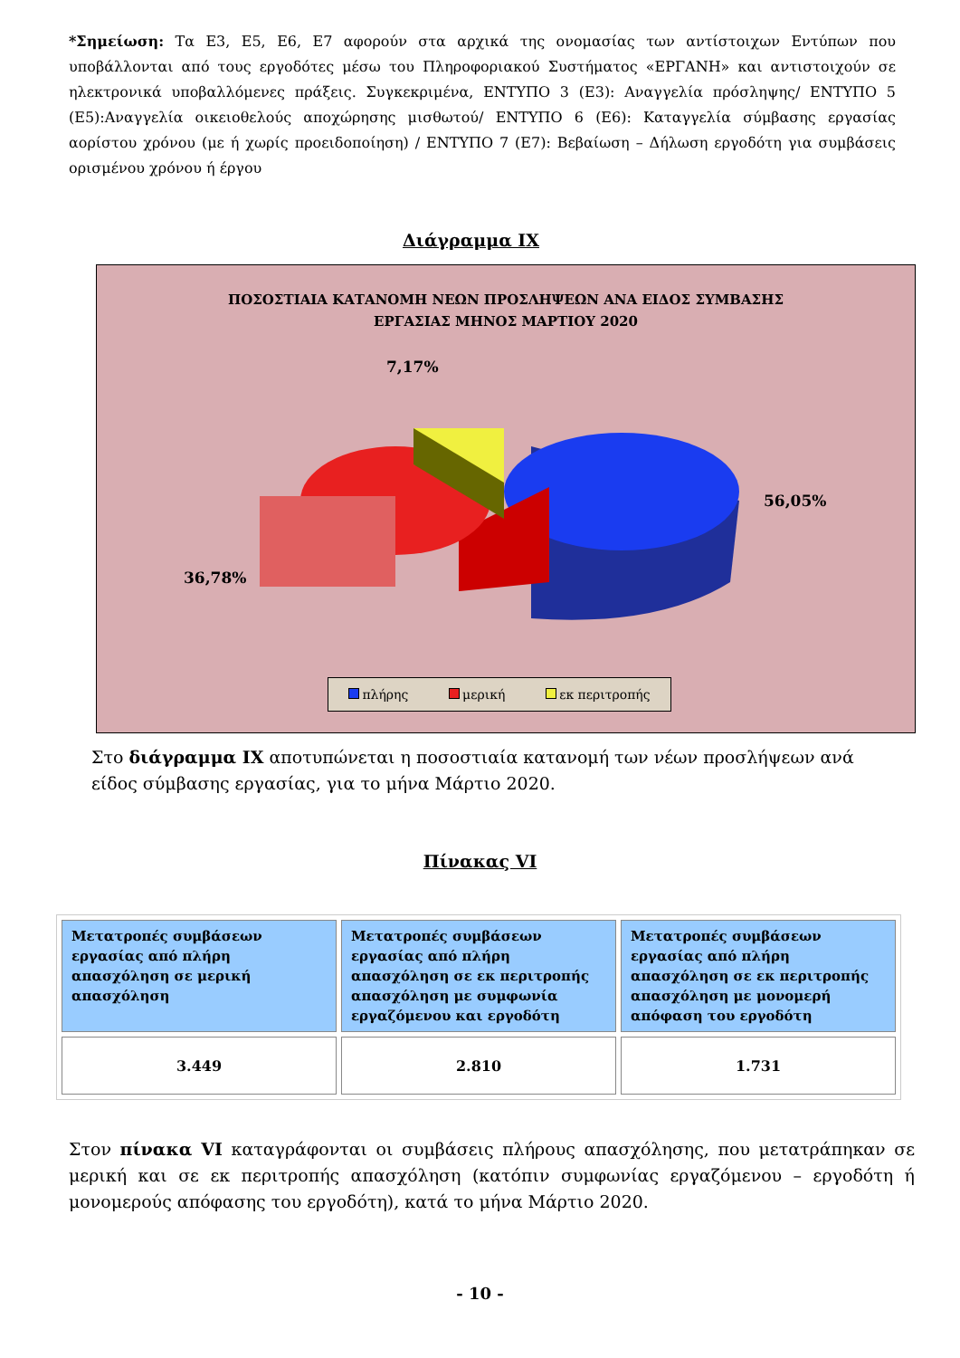*Σημείωση: Τα Ε3, Ε5, Ε6, Ε7 αφορούν στα αρχικά της ονομασίας των αντίστοιχων Εντύπων που υποβάλλονται από τους εργοδότες μέσω του Πληροφοριακού Συστήματος «ΕΡΓΑΝΗ» και αντιστοιχούν σε ηλεκτρονικά υποβαλλόμενες πράξεις. Συγκεκριμένα, ΕΝΤΥΠΟ 3 (Ε3): Αναγγελία πρόσληψης/ ΕΝΤΥΠΟ 5 (Ε5):Αναγγελία οικειοθελούς αποχώρησης μισθωτού/ ΕΝΤΥΠΟ 6 (Ε6): Καταγγελία σύμβασης εργασίας αορίστου χρόνου (με ή χωρίς προειδοποίηση) / ΕΝΤΥΠΟ 7 (Ε7): Βεβαίωση – Δήλωση εργοδότη για συμβάσεις ορισμένου χρόνου ή έργου
Διάγραμμα ΙΧ
ΠΟΣΟΣΤΙΑΙΑ ΚΑΤΑΝΟΜΗ ΝΕΩΝ ΠΡΟΣΛΗΨΕΩΝ ΑΝΑ ΕΙΔΟΣ ΣΥΜΒΑΣΗΣ
ΕΡΓΑΣΙΑΣ ΜΗΝΟΣ ΜΑΡΤΙΟΥ 2020
7,17%
56,05%
36,78%
πλήρης μερική εκ περιτροπής
Στο διάγραμμα ΙΧ αποτυπώνεται η ποσοστιαία κατανομή των νέων προσλήψεων ανά είδος σύμβασης εργασίας, για το μήνα Μάρτιο 2020.
Πίνακας VI
| Μετατροπές συμβάσεων εργασίας από πλήρη απασχόληση σε μερική απασχόληση | Μετατροπές συμβάσεων εργασίας από πλήρη απασχόληση σε εκ περιτροπής απασχόληση με συμφωνία εργαζόμενου και εργοδότη | Μετατροπές συμβάσεων εργασίας από πλήρη απασχόληση σε εκ περιτροπής απασχόληση με μονομερή απόφαση του εργοδότη |
| --- | --- | --- |
| 3.449 | 2.810 | 1.731 |
Στον πίνακα VI καταγράφονται οι συμβάσεις πλήρους απασχόλησης, που μετατράπηκαν σε μερική και σε εκ περιτροπής απασχόληση (κατόπιν συμφωνίας εργαζόμενου – εργοδότη ή μονομερούς απόφασης του εργοδότη), κατά το μήνα Μάρτιο 2020.
- 10 -